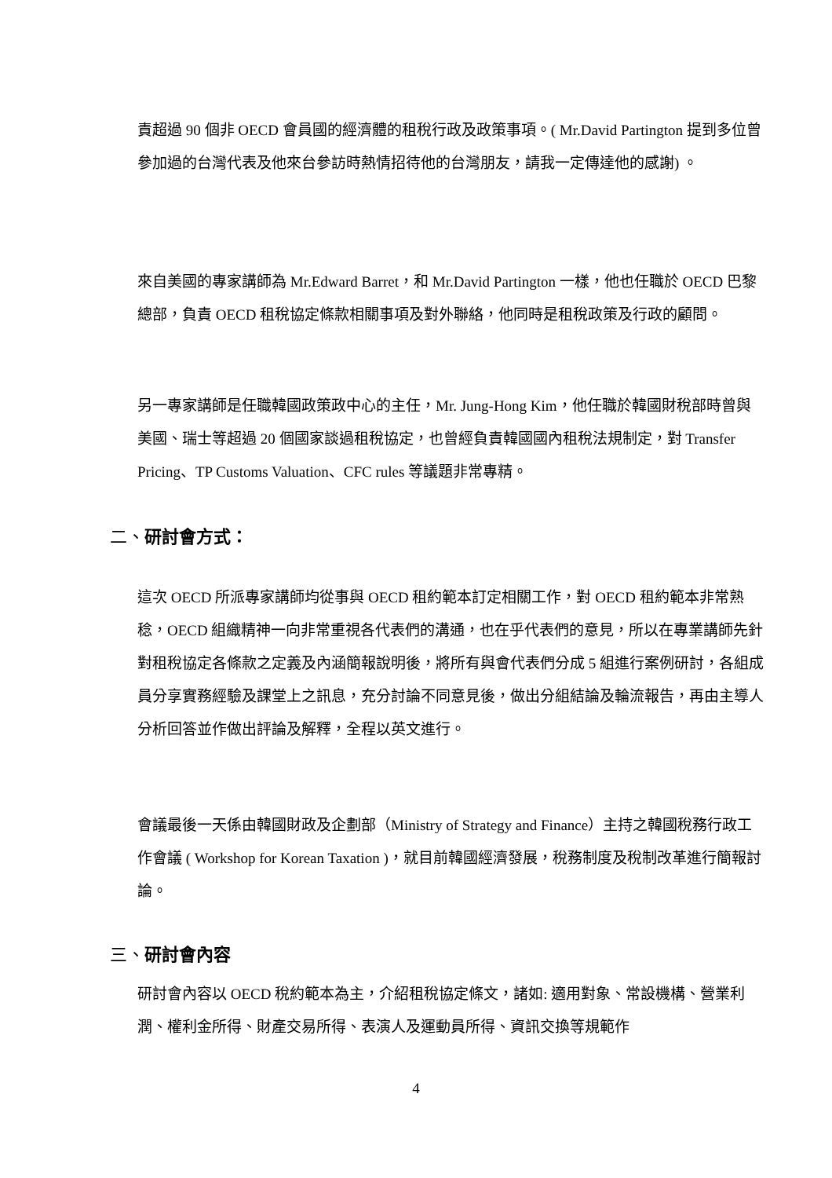責超過 90 個非 OECD 會員國的經濟體的租稅行政及政策事項。( Mr.David Partington 提到多位曾參加過的台灣代表及他來台參訪時熱情招待他的台灣朋友，請我一定傳達他的感謝) 。
來自美國的專家講師為 Mr.Edward Barret，和 Mr.David Partington 一樣，他也任職於 OECD 巴黎總部，負責 OECD 租稅協定條款相關事項及對外聯絡，他同時是租稅政策及行政的顧問。
另一專家講師是任職韓國政策政中心的主任，Mr. Jung-Hong Kim，他任職於韓國財稅部時曾與美國、瑞士等超過 20 個國家談過租稅協定，也曾經負責韓國國內租稅法規制定，對 Transfer Pricing、TP Customs Valuation、CFC rules 等議題非常專精。
二、研討會方式：
這次 OECD 所派專家講師均從事與 OECD 租約範本訂定相關工作，對 OECD 租約範本非常熟稔，OECD 組織精神一向非常重視各代表們的溝通，也在乎代表們的意見，所以在專業講師先針對租稅協定各條款之定義及內涵簡報說明後，將所有與會代表們分成 5 組進行案例研討，各組成員分享實務經驗及課堂上之訊息，充分討論不同意見後，做出分組結論及輪流報告，再由主導人分析回答並作做出評論及解釋，全程以英文進行。
會議最後一天係由韓國財政及企劃部（Ministry of Strategy and Finance）主持之韓國稅務行政工作會議 ( Workshop for Korean Taxation )，就目前韓國經濟發展，稅務制度及稅制改革進行簡報討論。
三、研討會內容
研討會內容以 OECD 稅約範本為主，介紹租稅協定條文，諸如: 適用對象、常設機構、營業利潤、權利金所得、財產交易所得、表演人及運動員所得、資訊交換等規範作
4